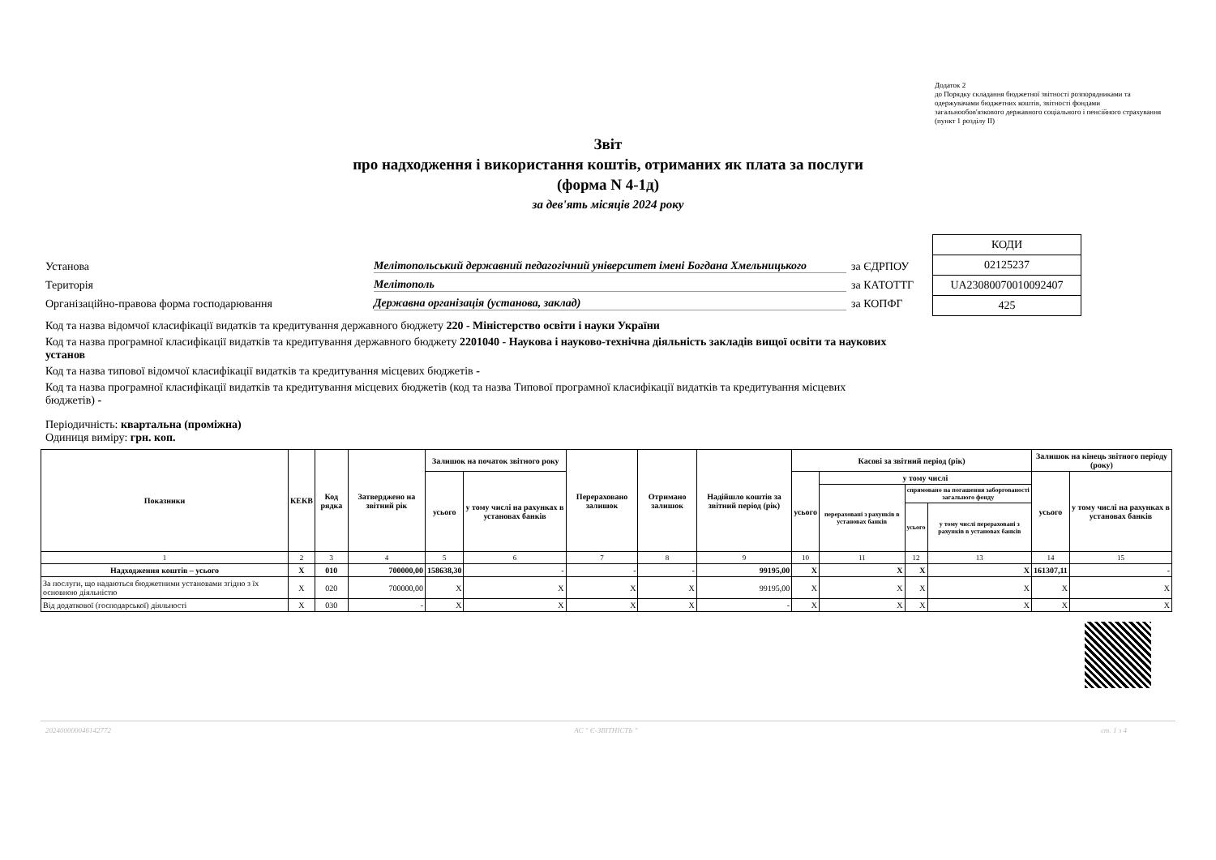Додаток 2
до Порядку складання бюджетної звітності розпорядниками та одержувачами бюджетних коштів, звітності фондами загальнообов'язкового державного соціального і пенсійного страхування
(пункт 1 розділу II)
Звіт
про надходження і використання коштів, отриманих як плата за послуги
(форма N 4-1д)
за дев'ять місяців 2024 року
Установа Мелітопольський державний педагогічний університет імені Богдана Хмельницького за ЄДРПОУ
Територія Мелітополь за КАТОТТГ
Організаційно-правова форма господарювання Державна організація (установа, заклад) за КОПФГ
| КОДИ |
| 02125237 |
| UA23080070010092407 |
| 425 |
Код та назва відомчої класифікації видатків та кредитування державного бюджету 220 - Міністерство освіти і науки України
Код та назва програмної класифікації видатків та кредитування державного бюджету 2201040 - Наукова і науково-технічна діяльність закладів вищої освіти та наукових установ
Код та назва типової відомчої класифікації видатків та кредитування місцевих бюджетів -
Код та назва програмної класифікації видатків та кредитування місцевих бюджетів (код та назва Типової програмної класифікації видатків та кредитування місцевих бюджетів) -
Періодичність: квартальна (проміжна)
Одиниця виміру: грн. коп.
| Показники | КЕКВ | Код рядка | Затверджено на звітний рік | Залишок на початок звітного року | | Перераховано залишок | Отримано залишок | Надійшло коштів за звітний період (рік) | Касові за звітний період (рік) | | | | Залишок на кінець звітного періоду (року) | |
| --- | --- | --- | --- | --- | --- | --- | --- | --- | --- | --- | --- | --- | --- | --- |
| | | | | усього | у тому числі на рахунках в установах банків | | | | усього | у тому числі | | | усього | у тому числі на рахунках в установах банків |
| | | | | | | | | | | перераховані з рахунків в установах банків | спрямовано на погашення заборгованості загального фонду | | | |
| | | | | | | | | | | | усього | у тому числі перераховані з рахунків в установах банків | | |
| 1 | 2 | 3 | 4 | 5 | 6 | 7 | 8 | 9 | 10 | 11 | 12 | 13 | 14 | 15 |
| Надходження коштів – усього | X | 010 | 700000,00 | 158638,30 | - | - | - | 99195,00 | X | X | X | X | 161307,11 | - |
| За послуги, що надаються бюджетними установами згідно з їх основною діяльністю | X | 020 | 700000,00 | X | X | X | X | 99195,00 | X | X | X | X | X | X |
| Від додаткової (господарської) діяльності | X | 030 | - | X | X | X | X | - | X | X | X | X | X | X |
202400000046142772 АС " Є-ЗВІТНІСТЬ " ст. 1 з 4